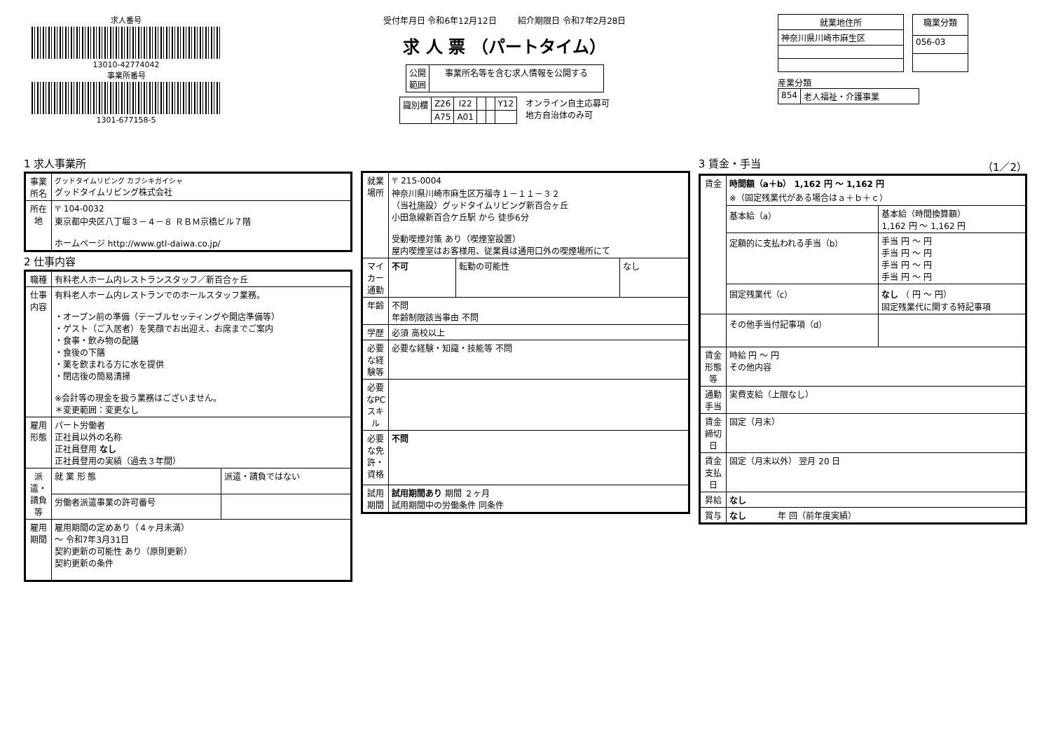求人番号
13010-42774042
事業所番号
1301-677158-5
受付年月日 令和6年12月12日 紹介期限日 令和7年2月28日
求 人 票 （パートタイム）
| 公開 範囲 | 事業所名等を含む求人情報を公開する |
| 識別欄 | Z26 | I22 | | | Y12 |
| | A75 | A01 | | | |
オンライン自主応募可
地方自治体のみ可
| 就業地住所 |
| --- |
| 神奈川県川崎市麻生区 |
| 職業分類 |
| --- |
| 056-03 |
産業分類
| 854 | 老人福祉・介護事業 |
1 求人事業所
| 事業所名 | グッドタイムリビング カブシキガイシャ グッドタイムリビング株式会社 |
| 所在地 | 〒 104-0032 東京都中央区八丁堀３－４－８ ＲＢＭ京橋ビル７階 ホームページ http://www.gtl-daiwa.co.jp/ |
2 仕事内容
| 職種 | 有料老人ホーム内レストランスタッフ／新百合ヶ丘 | |
| 仕事内容 | 有料老人ホーム内レストランでのホールスタッフ業務。 ・オープン前の準備（テーブルセッティングや開店準備等） ・ゲスト（ご入居者）を笑顔でお出迎え、お席までご案内 ・食事・飲み物の配膳 ・食後の下膳 ・薬を飲まれる方に水を提供 ・閉店後の簡易清掃 ※会計等の現金を扱う業務はございません。 ＊変更範囲：変更なし | |
| 雇用形態 | パート労働者 正社員以外の名称 正社員登用 なし 正社員登用の実績（過去３年間） | |
| 派遣・請負等 | 就 業 形 態 | 派遣・請負ではない |
| | 労働者派遣事業の許可番号 | |
| 雇用期間 | 雇用期間の定めあり（４ヶ月未満） 〜 令和7年3月31日 契約更新の可能性 あり（原則更新） 契約更新の条件 | |
| 就業場所 | 〒 215-0004 神奈川県川崎市麻生区万福寺１－１１－３２ （当社施設）グッドタイムリビング新百合ヶ丘 小田急線新百合ケ丘駅 から 徒歩6分 受動喫煙対策 あり（喫煙室設置） 屋内喫煙室はお客様用、従業員は通用口外の喫煙場所にて | | |
| マイカー通勤 | 不可 | 転勤の可能性 | なし |
| 年齢 | 不問 年齢制限該当事由 不問 | | |
| 学歴 | 必須 高校以上 | | |
| 必要な経験等 | 必要な経験・知識・技能等 不問 | | |
| 必要なPCスキル | | | |
| 必要な免許・資格 | 不問 | | |
| 試用期間 | 試用期間あり 期間 ２ヶ月 試用期間中の労働条件 同条件 | | |
3 賃金・手当 （1／2）
| 賃金 | 時間額（a＋b） 1,162 円 〜 1,162 円 ※（固定残業代がある場合はａ＋ｂ＋ｃ） | |
| | 基本給（a） | 基本給（時間換算額） 1,162 円 〜 1,162 円 |
| | 定額的に支払われる手当（b） | 手当 円 〜 円 手当 円 〜 円 手当 円 〜 円 手当 円 〜 円 |
| | 固定残業代（c） | なし （ 円 〜 円） 固定残業代に関する特記事項 |
| | その他手当付記事項（d） | |
| 賃金形態等 | 時給 円 〜 円 その他内容 | |
| 通勤手当 | 実費支給（上限なし） | |
| 賃金締切日 | 固定（月末） | |
| 賃金支払日 | 固定（月末以外） 翌月 20 日 | |
| 昇給 | なし | |
| 賞与 | なし 年 回（前年度実績） | |